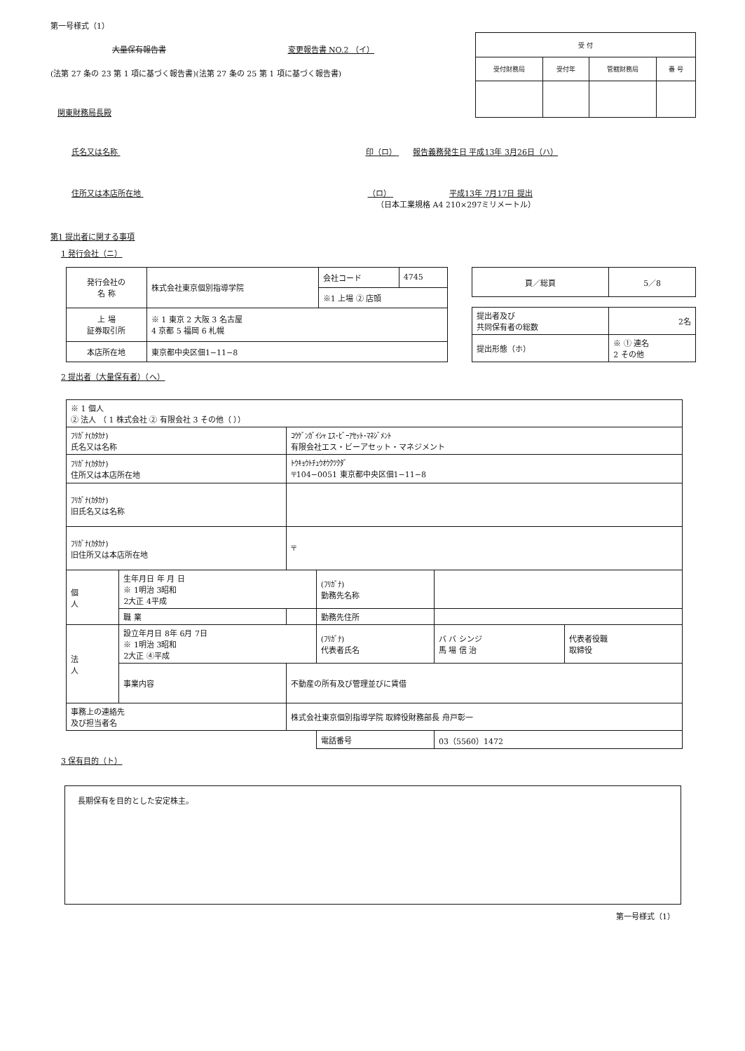第一号様式（1）
大量保有報告書 変更報告書 NO.2 （イ）
(法第 27 条の 23 第 1 項に基づく報告書)(法第 27 条の 25 第 1 項に基づく報告書)
関東財務局長殿
| 受 付 | | | |
| 受付財務局 | 受付年 | 管轄財務局 | 番 号 |
氏名又は名称 印（ロ） 報告義務発生日 平成13年 3月26日（ハ）
住所又は本店所在地 （ロ） 平成13年 7月17日 提出
（日本工業規格 A4 210×297ミリメートル）
第1 提出者に関する事項
1 発行会社（ニ）
| 発行会社の 名 称 | 株式会社東京個別指導学院 | 会社コード | 4745 |
| | | ※1 上場 ② 店頭 | |
| 上 場 証券取引所 | ※ 1 東京 2 大阪 3 名古屋 4 京都 5 福岡 6 札幌 | | |
| 本店所在地 | 東京都中央区佃1−11−8 | | |
| 頁／総頁 | 5／8 |
| 提出者及び 共同保有者の総数 | 2名 |
| 提出形態（ホ） | ※ ① 連名 2 その他 |
2 提出者（大量保有者）（へ）
| ※ 1 個人 ② 法人 （ 1 株式会社 ② 有限会社 3 その他（ ）） | | | | | |
| ﾌﾘｶﾞﾅ(ｶﾀｶﾅ) 氏名又は名称 | | ｺｳｹﾞﾝｶﾞｲｼｬ ｴｽ･ﾋﾞｰｱｾｯﾄ･ﾏﾈｼﾞﾒﾝﾄ 有限会社エス・ビーアセット・マネジメント | | | |
| ﾌﾘｶﾞﾅ(ｶﾀｶﾅ) 住所又は本店所在地 | | ﾄｳｷｮｳﾄﾁｭｳｵｳｸﾂｸﾀﾞ 〒104−0051 東京都中央区佃1−11−8 | | | |
| ﾌﾘｶﾞﾅ(ｶﾀｶﾅ) 旧氏名又は名称 | | | | | |
| ﾌﾘｶﾞﾅ(ｶﾀｶﾅ) 旧住所又は本店所在地 | | 〒 | | | |
| 個 人 | 生年月日 年 月 日 ※ 1明治 3昭和 2大正 4平成 | | (ﾌﾘｶﾞﾅ) 勤務先名称 | | |
| | 職 業 | | 勤務先住所 | | |
| 法 人 | 設立年月日 8年 6月 7日 ※ 1明治 3昭和 2大正 ④平成 | | (ﾌﾘｶﾞﾅ) 代表者氏名 | バ バ シンジ 馬 場 信 治 | 代表者役職 取締役 |
| | 事業内容 | 不動産の所有及び管理並びに賃借 | | | |
| 事務上の連絡先 及び担当者名 | | 株式会社東京個別指導学院 取締役財務部長 舟戸彰一 | | | |
| | | | 電話番号 | 03（5560）1472 | |
3 保有目的（ト）
長期保有を目的とした安定株主。
第一号様式（1）